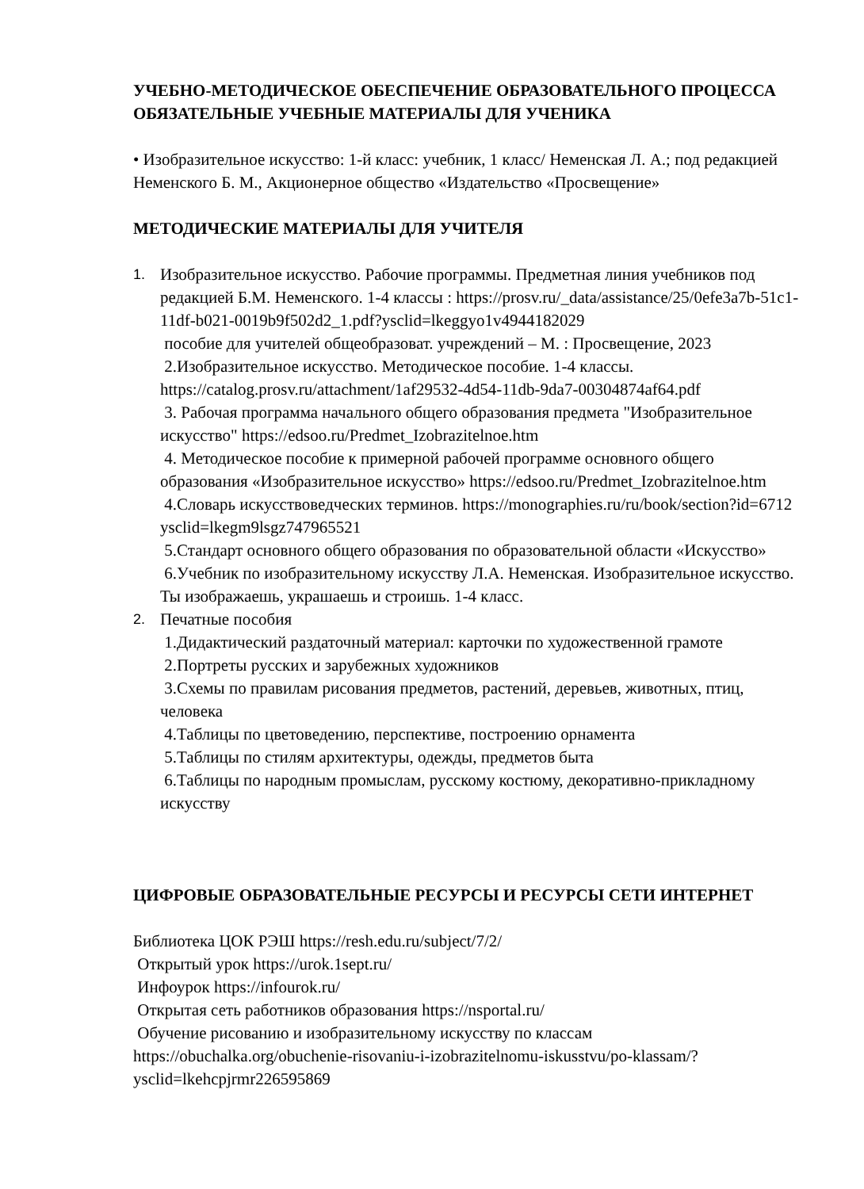УЧЕБНО-МЕТОДИЧЕСКОЕ ОБЕСПЕЧЕНИЕ ОБРАЗОВАТЕЛЬНОГО ПРОЦЕССА
ОБЯЗАТЕЛЬНЫЕ УЧЕБНЫЕ МАТЕРИАЛЫ ДЛЯ УЧЕНИКА
• Изобразительное искусство: 1-й класс: учебник, 1 класс/ Неменская Л. А.; под редакцией Неменского Б. М., Акционерное общество «Издательство «Просвещение»
МЕТОДИЧЕСКИЕ МАТЕРИАЛЫ ДЛЯ УЧИТЕЛЯ
1.
Изобразительное искусство. Рабочие программы. Предметная линия учебников под редакцией Б.М. Неменского. 1-4 классы : https://prosv.ru/_data/assistance/25/0efe3a7b-51c1-11df-b021-0019b9f502d2_1.pdf?ysclid=lkeggyo1v4944182029
пособие для учителей общеобразоват. учреждений – М. : Просвещение, 2023
2.Изобразительное искусство. Методическое пособие. 1-4 классы. https://catalog.prosv.ru/attachment/1af29532-4d54-11db-9da7-00304874af64.pdf
3. Рабочая программа начального общего образования предмета "Изобразительное искусство" https://edsoo.ru/Predmet_Izobrazitelnoe.htm
4. Методическое пособие к примерной рабочей программе основного общего образования «Изобразительное искусство» https://edsoo.ru/Predmet_Izobrazitelnoe.htm
4.Словарь искусствоведческих терминов. https://monographies.ru/ru/book/section?id=6712 ysclid=lkegm9lsgz747965521
5.Стандарт основного общего образования по образовательной области «Искусство»
6.Учебник по изобразительному искусству Л.А. Неменская. Изобразительное искусство. Ты изображаешь, украшаешь и строишь. 1-4 класс.
2.
Печатные пособия
1.Дидактический раздаточный материал: карточки по художественной грамоте
2.Портреты русских и зарубежных художников
3.Схемы по правилам рисования предметов, растений, деревьев, животных, птиц, человека
4.Таблицы по цветоведению, перспективе, построению орнамента
5.Таблицы по стилям архитектуры, одежды, предметов быта
6.Таблицы по народным промыслам, русскому костюму, декоративно-прикладному искусству
ЦИФРОВЫЕ ОБРАЗОВАТЕЛЬНЫЕ РЕСУРСЫ И РЕСУРСЫ СЕТИ ИНТЕРНЕТ
Библиотека ЦОК РЭШ https://resh.edu.ru/subject/7/2/
Открытый урок https://urok.1sept.ru/
Инфоурок https://infourok.ru/
Открытая сеть работников образования https://nsportal.ru/
Обучение рисованию и изобразительному искусству по классам https://obuchalka.org/obuchenie-risovaniu-i-izobrazitelnomu-iskusstvu/po-klassam/?ysclid=lkehcpjrmr226595869